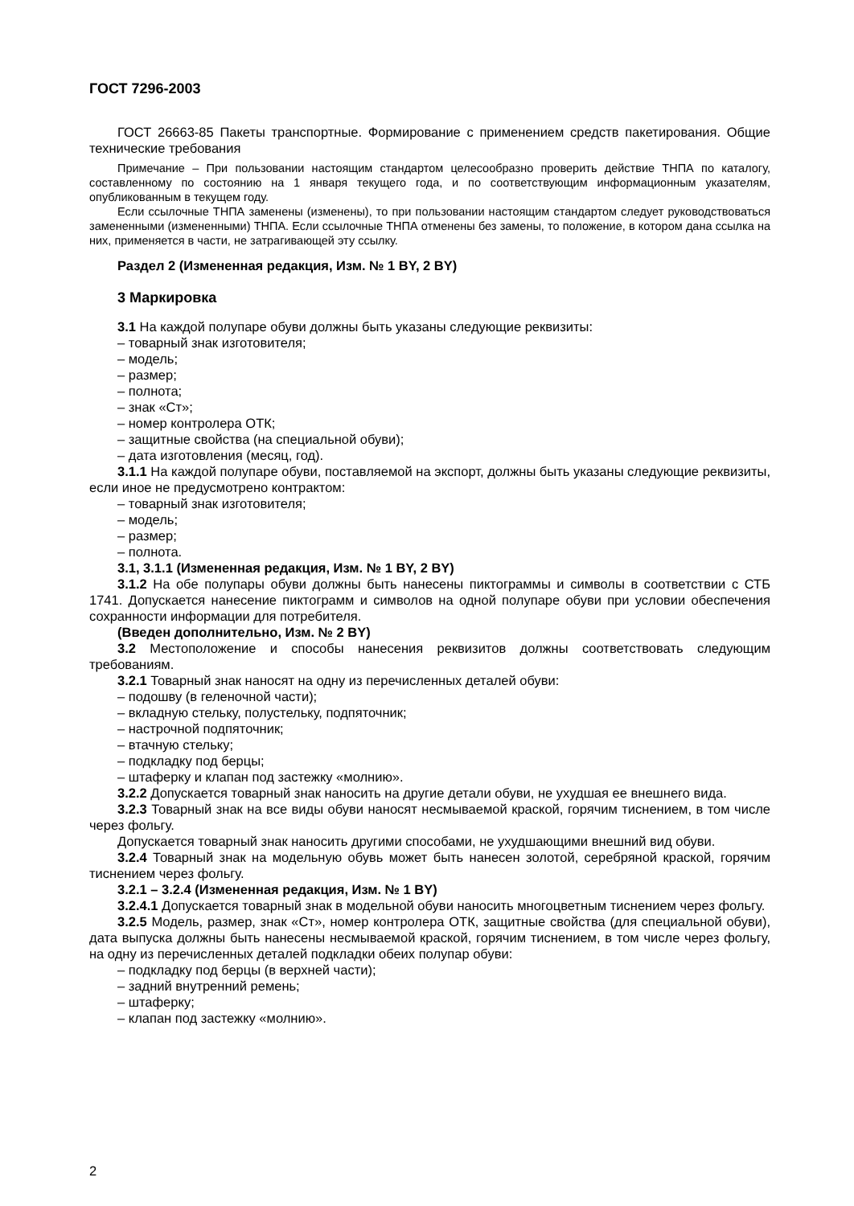ГОСТ 7296-2003
ГОСТ 26663-85 Пакеты транспортные. Формирование с применением средств пакетирования. Общие технические требования
Примечание – При пользовании настоящим стандартом целесообразно проверить действие ТНПА по каталогу, составленному по состоянию на 1 января текущего года, и по соответствующим информационным указателям, опубликованным в текущем году.
Если ссылочные ТНПА заменены (изменены), то при пользовании настоящим стандартом следует руководствоваться замененными (измененными) ТНПА. Если ссылочные ТНПА отменены без замены, то положение, в котором дана ссылка на них, применяется в части, не затрагивающей эту ссылку.
Раздел 2 (Измененная редакция, Изм. № 1 BY, 2 BY)
3 Маркировка
3.1 На каждой полупаре обуви должны быть указаны следующие реквизиты:
– товарный знак изготовителя;
– модель;
– размер;
– полнота;
– знак «Ст»;
– номер контролера ОТК;
– защитные свойства (на специальной обуви);
– дата изготовления (месяц, год).
3.1.1 На каждой полупаре обуви, поставляемой на экспорт, должны быть указаны следующие реквизиты, если иное не предусмотрено контрактом:
– товарный знак изготовителя;
– модель;
– размер;
– полнота.
3.1, 3.1.1 (Измененная редакция, Изм. № 1 BY, 2 BY)
3.1.2 На обе полупары обуви должны быть нанесены пиктограммы и символы в соответствии с СТБ 1741. Допускается нанесение пиктограмм и символов на одной полупаре обуви при условии обеспечения сохранности информации для потребителя.
(Введен дополнительно, Изм. № 2 BY)
3.2 Местоположение и способы нанесения реквизитов должны соответствовать следующим требованиям.
3.2.1 Товарный знак наносят на одну из перечисленных деталей обуви:
– подошву (в геленочной части);
– вкладную стельку, полустельку, подпяточник;
– настрочной подпяточник;
– втачную стельку;
– подкладку под берцы;
– штаферку и клапан под застежку «молнию».
3.2.2 Допускается товарный знак наносить на другие детали обуви, не ухудшая ее внешнего вида.
3.2.3 Товарный знак на все виды обуви наносят несмываемой краской, горячим тиснением, в том числе через фольгу.
Допускается товарный знак наносить другими способами, не ухудшающими внешний вид обуви.
3.2.4 Товарный знак на модельную обувь может быть нанесен золотой, серебряной краской, горячим тиснением через фольгу.
3.2.1 – 3.2.4 (Измененная редакция, Изм. № 1 BY)
3.2.4.1 Допускается товарный знак в модельной обуви наносить многоцветным тиснением через фольгу.
3.2.5 Модель, размер, знак «Ст», номер контролера ОТК, защитные свойства (для специальной обуви), дата выпуска должны быть нанесены несмываемой краской, горячим тиснением, в том числе через фольгу, на одну из перечисленных деталей подкладки обеих полупар обуви:
– подкладку под берцы (в верхней части);
– задний внутренний ремень;
– штаферку;
– клапан под застежку «молнию».
2